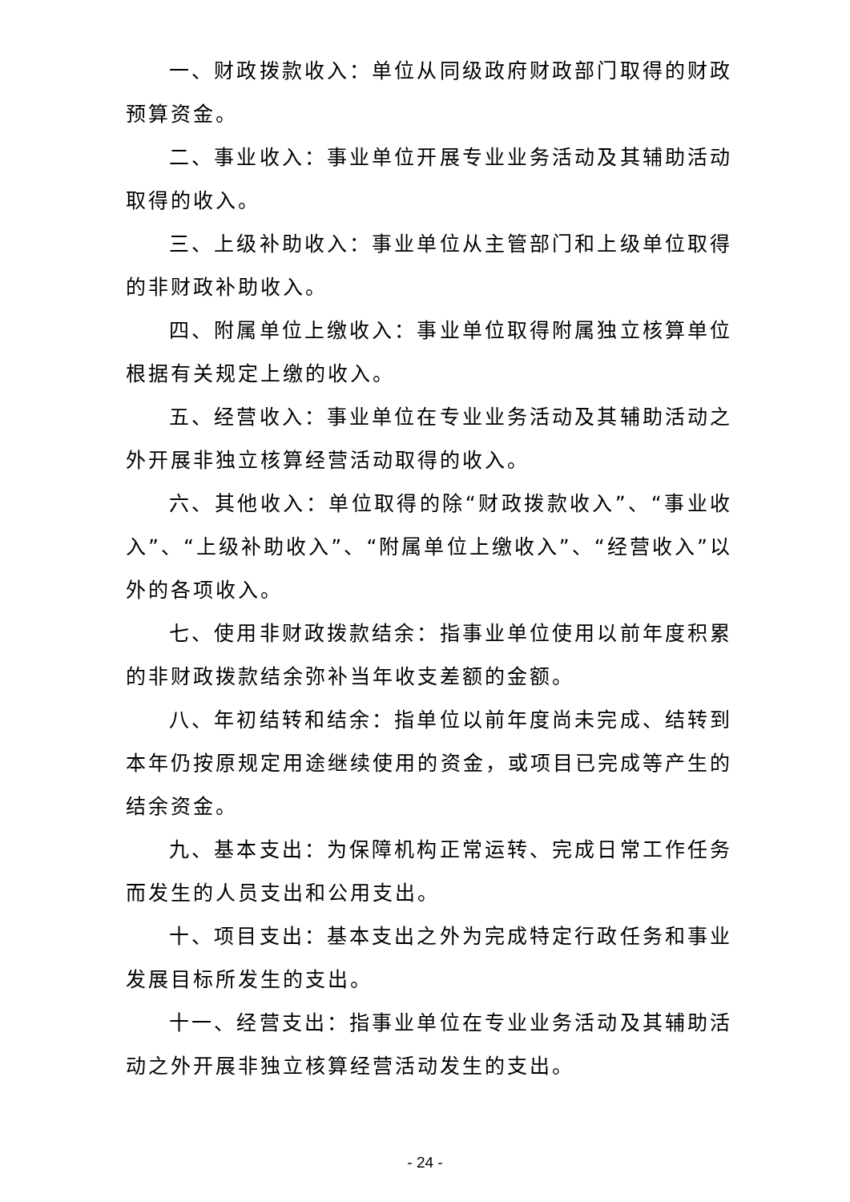一、财政拨款收入：单位从同级政府财政部门取得的财政预算资金。
二、事业收入：事业单位开展专业业务活动及其辅助活动取得的收入。
三、上级补助收入：事业单位从主管部门和上级单位取得的非财政补助收入。
四、附属单位上缴收入：事业单位取得附属独立核算单位根据有关规定上缴的收入。
五、经营收入：事业单位在专业业务活动及其辅助活动之外开展非独立核算经营活动取得的收入。
六、其他收入：单位取得的除“财政拨款收入”、“事业收入”、“上级补助收入”、“附属单位上缴收入”、“经营收入”以外的各项收入。
七、使用非财政拨款结余：指事业单位使用以前年度积累的非财政拨款结余弥补当年收支差额的金额。
八、年初结转和结余：指单位以前年度尚未完成、结转到本年仍按原规定用途继续使用的资金，或项目已完成等产生的结余资金。
九、基本支出：为保障机构正常运转、完成日常工作任务而发生的人员支出和公用支出。
十、项目支出：基本支出之外为完成特定行政任务和事业发展目标所发生的支出。
十一、经营支出：指事业单位在专业业务活动及其辅助活动之外开展非独立核算经营活动发生的支出。
- 24 -